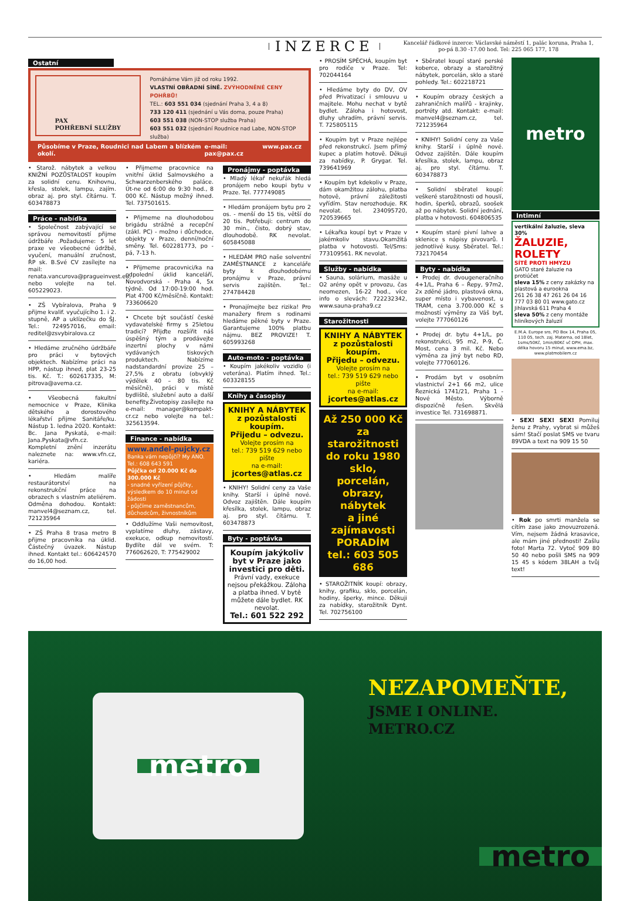INZERCE Kancelář řádkové inzerce: Václavské náměstí 1, palác koruna, Praha 1,
po-pá 8.30 -17.00 hod. Tel: 225 065 177, 178
Ostatní
PAX
POHŘEBNÍ SLUŽBY
Pomáháme Vám již od roku 1992.
VLASTNÍ OBŘADNÍ SÍNĚ. ZVÝHODNĚNÉ CENY POHŘBŮ!
TEL.: 603 551 034 (sjednání Praha 3, 4 a 8)
733 120 411 (sjednání u Vás doma, pouze Praha)
603 551 038 (NON-STOP služba Praha)
603 551 032 (sjednání Roudnice nad Labe, NON-STOP služba)
Působíme v Praze, Roudnici nad Labem a blízkém okolí. e-mail: pax@pax.cz www.pax.cz
• Starož. nábytek a velkou KNIŽNÍ POZŮSTALOST koupím za solidní cenu. Knihovnu, křesla, stolek, lampu, zajím. obraz aj. pro styl. čítárnu. T. 603478873
Práce - nabídka
• Společnost zabývající se správou nemovitostí přijme údržbáře .Požadujeme: 5 let praxe ve všeobecné údržbě, vyučení, manuální zručnost, ŘP sk. B.Své CV zasílejte na mail: renata.vancurova@pragueinvest.eu, nebo volejte na tel. 605229023.
• ZŠ Vybíralova, Praha 9 přijme kvalif. vyučujícího 1. i 2. stupně, AP a uklízečku do ŠJ. Tel.: 724957016, email: reditel@zsvybiralova.cz
• Hledáme zručného údržbáře pro práci v bytových objektech. Nabízíme práci na HPP, nástup ihned, plat 23-25 tis. Kč. T.: 602617335, M: pitrova@avema.cz.
• Všeobecná fakultní nemocnice v Praze, Klinika dětského a dorostového lékařství přijme Sanitáře/ku. Nástup 1. ledna 2020. Kontakt: Bc. Jana Pyskatá, e-mail: Jana.Pyskata@vfn.cz. Kompletní znění inzerátu naleznete na: www.vfn.cz, kariéra.
• Hledám malíře restaurátorství na rekonstrukční práce na obrazech s vlastním ateliérem. Odměna dohodou. Kontakt: manvel4@seznam.cz, tel. 721235964
• ZŠ Praha 8 trasa metro B přijme pracovníka na úklid. Částečný úvazek. Nástup ihned. Kontakt tel.: 606424570 do 16,00 hod.
• Přijmeme pracovnice na vnitřní úklid Salmovského a Schwarzenberského paláce. Út-ne od 6:00 do 9:30 hod., 8 000 Kč. Nástup možný ihned. Tel. 737501615.
• Přijmeme na dlouhodobou brigádu strážné a recepční (zákl. PC) - možno i důchodce, objekty v Praze, denní/noční směny. Tel. 602281773, po - pá, 7-13 h.
• Přijmeme pracovnici/ka na odpolední úklid kanceláří, Novodvorská - Praha 4, 5x týdně. Od 17:00-19:00 hod. Plat 4700 Kč/měsíčně. Kontakt: 733606620
• Chcete být součástí české vydavatelské firmy s 25letou tradicí? Přijďte rozšířit náš úspěšný tým a prodávejte inzertní plochy v námi vydávaných tiskových produktech. Nabízíme nadstandardní provize 25 – 27,5% z obratu (obvyklý výdělek 40 – 80 tis. Kč měsíčně), práci v místě bydliště, služební auto a další benefity.Životopisy zasílejte na e-mail: manager@kompakt-cr.cz nebo volejte na tel.: 325613594.
Finance - nabídka
www.andel-pujcky.cz
Banka vám nepůjčí? My ANO.
Tel.: 608 643 591
Půjčka od 20.000 Kč do 300.000 Kč
- snadné vyřízení půjčky, výsledkem do 10 minut od žádosti
- půjčíme zaměstnancům, důchodcům, živnostníkům
• Oddlužíme Vaši nemovitost, vyplatíme dluhy, zástavy, exekuce, odkup nemovitostí. Bydlíte dál ve svém. T: 776062620, T: 775429002
Pronájmy - poptávka
• Mladý lékař nekuřák hledá pronájem nebo koupi bytu v Praze. Tel. 777749085
• Hledám pronájem bytu pro 2 os. - menší do 15 tis, větší do 20 tis. Potřebuji: centrum do 30 min., čisto, dobrý stav, dlouhodobě. RK nevolat. 605845088
• HLEDÁM PRO naše solventní ZAMĚSTNANCE z kanceláře byty k dlouhodobému pronájmu v Praze, právní servis zajištěn. Tel.: 274784428
• Pronajímejte bez rizika! Pro manažery firem s rodinami hledáme pěkné byty v Praze. Garantujeme 100% platbu nájmu. BEZ PROVIZE! T. 605993268
Auto-moto - poptávka
• Koupím jakékoliv vozidlo (i veterána). Platím ihned. Tel.: 603328155
Knihy a časopisy
KNIHY A NÁBYTEK
z pozůstalosti koupím.
Přijedu – odvezu.
Volejte prosím na
tel.: 739 519 629 nebo pište
na e-mail: jcortes@atlas.cz
• KNIHY! Solidní ceny za Vaše knihy. Starší i úplně nové. Odvoz zajištěn. Dále koupím křesílka, stolek, lampu, obraz aj. pro styl. čítárnu. T. 603478873
Byty - poptávka
Koupím jakýkoliv byt v Praze jako investici pro děti.
Právní vady, exekuce nejsou překážkou. Záloha a platba ihned. V bytě můžete dále bydlet. RK nevolat.
Tel.: 601 522 292
• PROSÍM SPĚCHÁ, koupím byt pro rodiče v Praze. Tel: 702044164
• Hledáme byty do DV, OV před Privatizací i smlouvu u majitele. Mohu nechat v bytě bydlet. Záloha i hotovost, dluhy uhradím, právní servis. T. 725805115
• Koupím byt v Praze nejlépe před rekonstrukcí. Jsem přímý kupec a platím hotově. Děkuji za nabídky, P. Grygar. Tel. 739641969
• Koupím byt kdekoliv v Praze, dám okamžitou zálohu, platba hotově, právní záležitosti vyřídím. Stav nerozhoduje. RK nevolat. tel. 234095720, 720539665
• Lékařka koupí byt v Praze v jakémkoliv stavu.Okamžitá platba v hotovosti. Tel/Sms: 773109561. RK nevolat.
Služby - nabídka
• Sauna, solárium, masáže u O2 arény opět v provozu, čas neomezen, 16-22 hod., více info o slevách: 722232342, www.sauna-praha9.cz
Starožitnosti
KNIHY A NÁBYTEK
z pozůstalosti koupím.
Přijedu – odvezu.
Volejte prosím na
tel.: 739 519 629 nebo pište
na e-mail: jcortes@atlas.cz
Až 250 000 Kč
za starožitnosti
do roku 1980
sklo, porcelán,
obrazy, nábytek
a jiné zajímavosti
PORADÍM
tel.: 603 505 686
• STAROŽITNÍK koupí: obrazy, knihy, grafiku, sklo, porcelán, hodiny, šperky, mince. Děkuji za nabídky, starožitník Dynt. Tel. 702756100
• Sběratel koupí staré perské koberce, obrazy a starožitný nábytek, porcelán, sklo a staré pohledy. Tel.: 602218721
• Koupím obrazy českých a zahraničních malířů - krajinky, portréty atd. Kontakt: e-mail: manvel4@seznam.cz, tel. 721235964
• KNIHY! Solidní ceny za Vaše knihy. Starší i úplně nové. Odvoz zajištěn. Dále koupím křesílka, stolek, lampu, obraz aj. pro styl. čítárnu. T. 603478873
• Solidní sběratel koupí: veškeré starožitnosti od houslí, hodin, šperků, obrazů, soošek až po nábytek. Solidní jednání, platba v hotovosti. 604806535
• Koupím staré pivní lahve a sklenice s nápisy pivovarů. I jednotlivé kusy. Sběratel. Tel.: 732170454
Byty - nabídka
• Prodej dr. dvougeneračního 4+1/L, Praha 6 – Řepy, 97m2, 2x zděné jádro, plastová okna, super místo i vybavenost, u TRAM, cena 3.700.000 Kč s možností výměny za Váš byt, volejte 777060126
• Prodej dr. bytu 4+1/L, po rekonstrukci, 95 m2, P-9, Č. Most, cena 3 mil. Kč. Nebo výměna za jiný byt nebo RD, volejte 777060126.
• Prodám byt v osobním vlastnictví 2+1 66 m2, ulice Řeznická 1741/21, Praha 1 - Nové Město. Výborně dispozičně řešen. Skvělá investice Tel. 731698871.
metro
Intimní
vertikální žaluzie, sleva 30%
ŽALUZIE, ROLETY
SÍTĚ PROTI HMYZU
GATO staré žaluzie na protiúčet
sleva 15% z ceny zakázky na plastová a eurookna
261 26 38 47 261 26 04 16 777 03 80 01 www.gato.cz Jihlavská 611 Praha 4
sleva 50% z ceny montáže hliníkových žaluzií
E.M.A. Europe sro, PO Box 14, Praha 05, 110 05, tech. zaj. Materna, od 18let, 1sms/50Kč, 1min/80Kč vč DPH, max. délka hovoru 15 minut, www.ema.bz, www.platmobilem.cz
• SEX! SEX! SEX! Pomiluj ženu z Prahy, vybrat si můžeš sám! Stačí poslat SMS ve tvaru 89VDA a text na 909 15 50
• Rok po smrti manžela se cítím zase jako znovuzrozená. Vím, nejsem žádná krasavice, ale mám jiné přednosti! Zašlu foto! Marta 72. Vytoč 909 80 50 40 nebo pošli SMS na 909 15 45 s kódem 38LAH a tvůj text!
metro
NEZAPOMEŇTE,
JSME I ONLINE.
METRO.CZ
metro